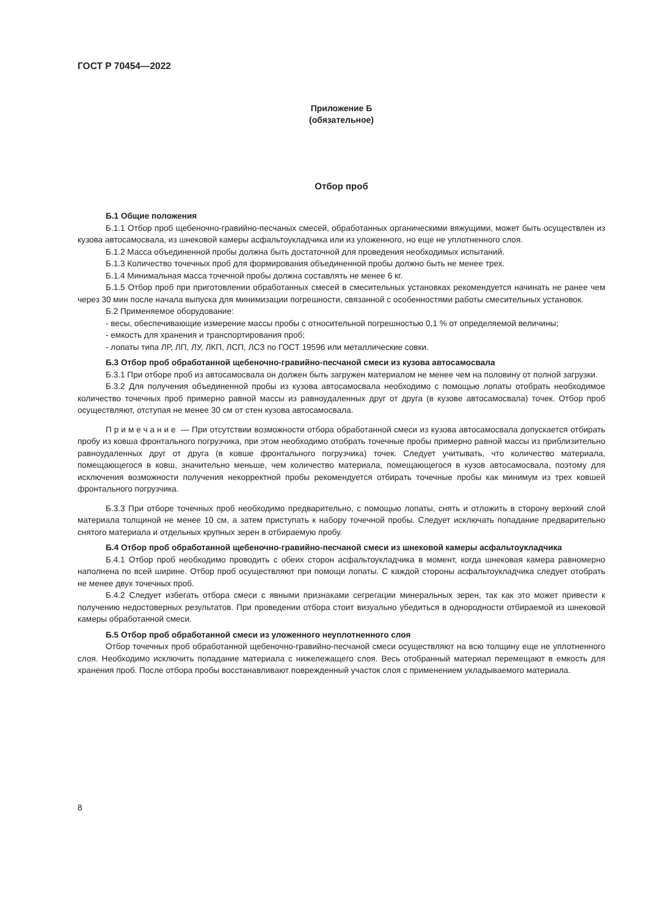ГОСТ Р 70454—2022
Приложение Б
(обязательное)
Отбор проб
Б.1 Общие положения
Б.1.1 Отбор проб щебеночно-гравийно-песчаных смесей, обработанных органическими вяжущими, может быть осуществлен из кузова автосамосвала, из шнековой камеры асфальтоукладчика или из уложенного, но еще не уплотненного слоя.
Б.1.2 Масса объединенной пробы должна быть достаточной для проведения необходимых испытаний.
Б.1.3 Количество точечных проб для формирования объединенной пробы должно быть не менее трех.
Б.1.4 Минимальная масса точечной пробы должна составлять не менее 6 кг.
Б.1.5 Отбор проб при приготовлении обработанных смесей в смесительных установках рекомендуется начинать не ранее чем через 30 мин после начала выпуска для минимизации погрешности, связанной с особенностями работы смесительных установок.
Б.2 Применяемое оборудование:
- весы, обеспечивающие измерение массы пробы с относительной погрешностью 0,1 % от определяемой величины;
- емкость для хранения и транспортирования проб;
- лопаты типа ЛР, ЛП, ЛУ, ЛКП, ЛСП, ЛСЗ по ГОСТ 19596 или металлические совки.
Б.3 Отбор проб обработанной щебеночно-гравийно-песчаной смеси из кузова автосамосвала
Б.3.1 При отборе проб из автосамосвала он должен быть загружен материалом не менее чем на половину от полной загрузки.
Б.3.2 Для получения объединенной пробы из кузова автосамосвала необходимо с помощью лопаты отобрать необходимое количество точечных проб примерно равной массы из равноудаленных друг от друга (в кузове автосамосвала) точек. Отбор проб осуществляют, отступая не менее 30 см от стен кузова автосамосвала.
Примечание — При отсутствии возможности отбора обработанной смеси из кузова автосамосвала допускается отбирать пробу из ковша фронтального погрузчика, при этом необходимо отобрать точечные пробы примерно равной массы из приблизительно равноудаленных друг от друга (в ковше фронтального погрузчика) точек. Следует учитывать, что количество материала, помещающегося в ковш, значительно меньше, чем количество материала, помещающегося в кузов автосамосвала, поэтому для исключения возможности получения некорректной пробы рекомендуется отбирать точечные пробы как минимум из трех ковшей фронтального погрузчика.
Б.3.3 При отборе точечных проб необходимо предварительно, с помощью лопаты, снять и отложить в сторону верхний слой материала толщиной не менее 10 см, а затем приступать к набору точечной пробы. Следует исключать попадание предварительно снятого материала и отдельных крупных зерен в отбираемую пробу.
Б.4 Отбор проб обработанной щебеночно-гравийно-песчаной смеси из шнековой камеры асфальтоукладчика
Б.4.1 Отбор проб необходимо проводить с обеих сторон асфальтоукладчика в момент, когда шнековая камера равномерно наполнена по всей ширине. Отбор проб осуществляют при помощи лопаты. С каждой стороны асфальтоукладчика следует отобрать не менее двух точечных проб.
Б.4.2 Следует избегать отбора смеси с явными признаками сегрегации минеральных зерен, так как это может привести к получению недостоверных результатов. При проведении отбора стоит визуально убедиться в однородности отбираемой из шнековой камеры обработанной смеси.
Б.5 Отбор проб обработанной смеси из уложенного неуплотненного слоя
Отбор точечных проб обработанной щебеночно-гравийно-песчаной смеси осуществляют на всю толщину еще не уплотненного слоя. Необходимо исключить попадание материала с нижележащего слоя. Весь отобранный материал перемещают в емкость для хранения проб. После отбора пробы восстанавливают поврежденный участок слоя с применением укладываемого материала.
8